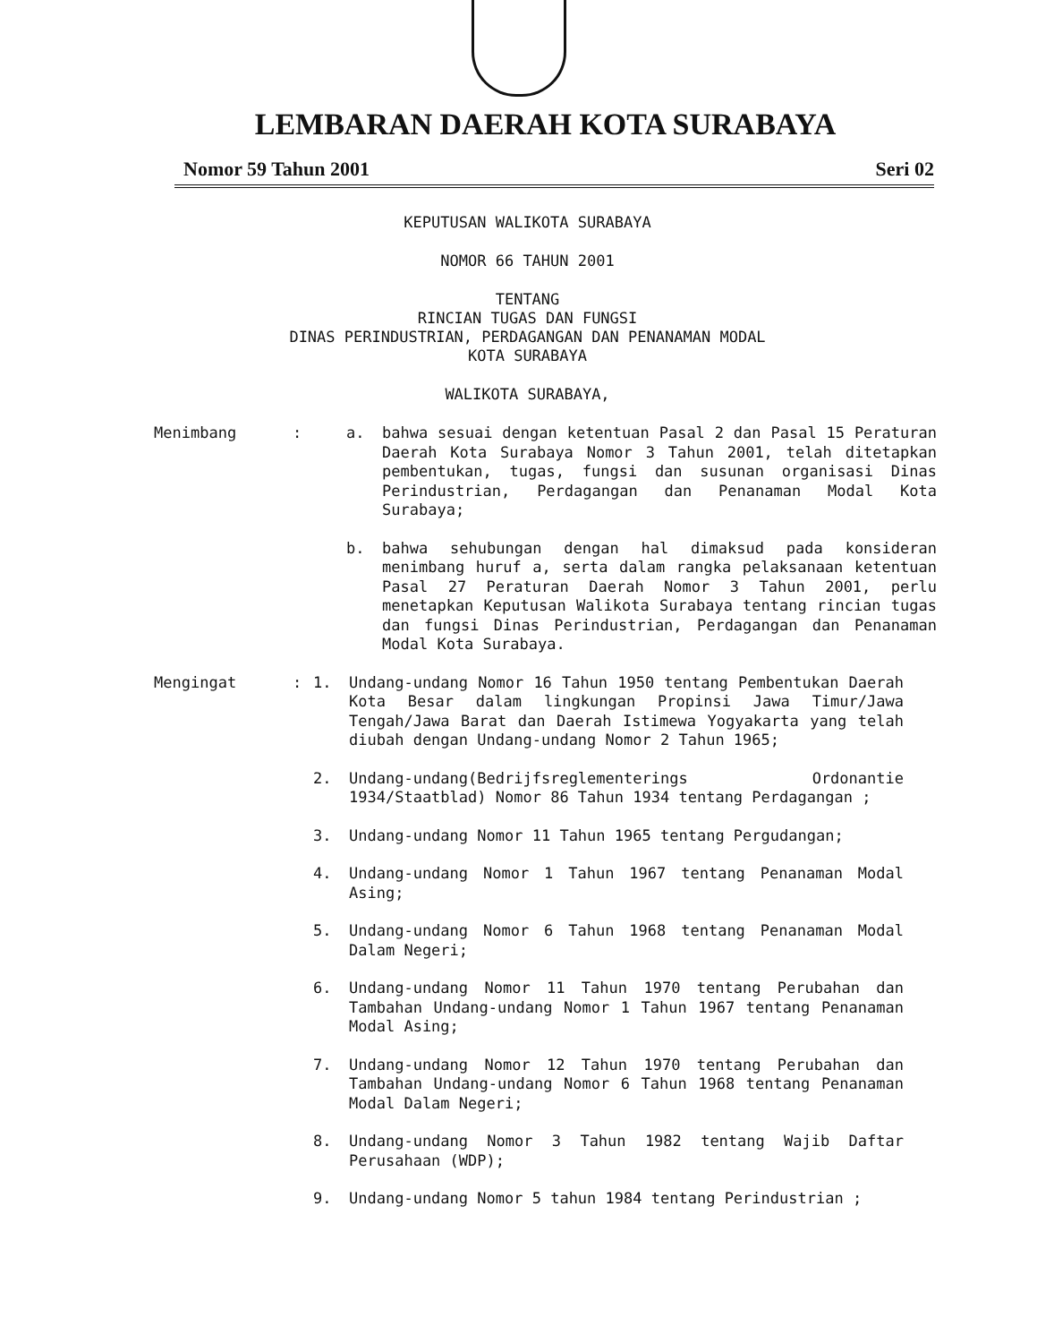LEMBARAN DAERAH KOTA SURABAYA
Nomor 59 Tahun 2001 Seri 02
KEPUTUSAN WALIKOTA SURABAYA
NOMOR 66 TAHUN 2001
TENTANG
RINCIAN TUGAS DAN FUNGSI
DINAS PERINDUSTRIAN, PERDAGANGAN DAN PENANAMAN MODAL
KOTA SURABAYA
WALIKOTA SURABAYA,
Menimbang: a. bahwa sesuai dengan ketentuan Pasal 2 dan Pasal 15 Peraturan Daerah Kota Surabaya Nomor 3 Tahun 2001, telah ditetapkan pembentukan, tugas, fungsi dan susunan organisasi Dinas Perindustrian, Perdagangan dan Penanaman Modal Kota Surabaya;
b. bahwa sehubungan dengan hal dimaksud pada konsideran menimbang huruf a, serta dalam rangka pelaksanaan ketentuan Pasal 27 Peraturan Daerah Nomor 3 Tahun 2001, perlu menetapkan Keputusan Walikota Surabaya tentang rincian tugas dan fungsi Dinas Perindustrian, Perdagangan dan Penanaman Modal Kota Surabaya.
Mengingat: 1. Undang-undang Nomor 16 Tahun 1950 tentang Pembentukan Daerah Kota Besar dalam lingkungan Propinsi Jawa Timur/Jawa Tengah/Jawa Barat dan Daerah Istimewa Yogyakarta yang telah diubah dengan Undang-undang Nomor 2 Tahun 1965;
2. Undang-undang(Bedrijfsreglementerings Ordonantie 1934/Staatblad) Nomor 86 Tahun 1934 tentang Perdagangan ;
3. Undang-undang Nomor 11 Tahun 1965 tentang Pergudangan;
4. Undang-undang Nomor 1 Tahun 1967 tentang Penanaman Modal Asing;
5. Undang-undang Nomor 6 Tahun 1968 tentang Penanaman Modal Dalam Negeri;
6. Undang-undang Nomor 11 Tahun 1970 tentang Perubahan dan Tambahan Undang-undang Nomor 1 Tahun 1967 tentang Penanaman Modal Asing;
7. Undang-undang Nomor 12 Tahun 1970 tentang Perubahan dan Tambahan Undang-undang Nomor 6 Tahun 1968 tentang Penanaman Modal Dalam Negeri;
8. Undang-undang Nomor 3 Tahun 1982 tentang Wajib Daftar Perusahaan (WDP);
9. Undang-undang Nomor 5 tahun 1984 tentang Perindustrian ;